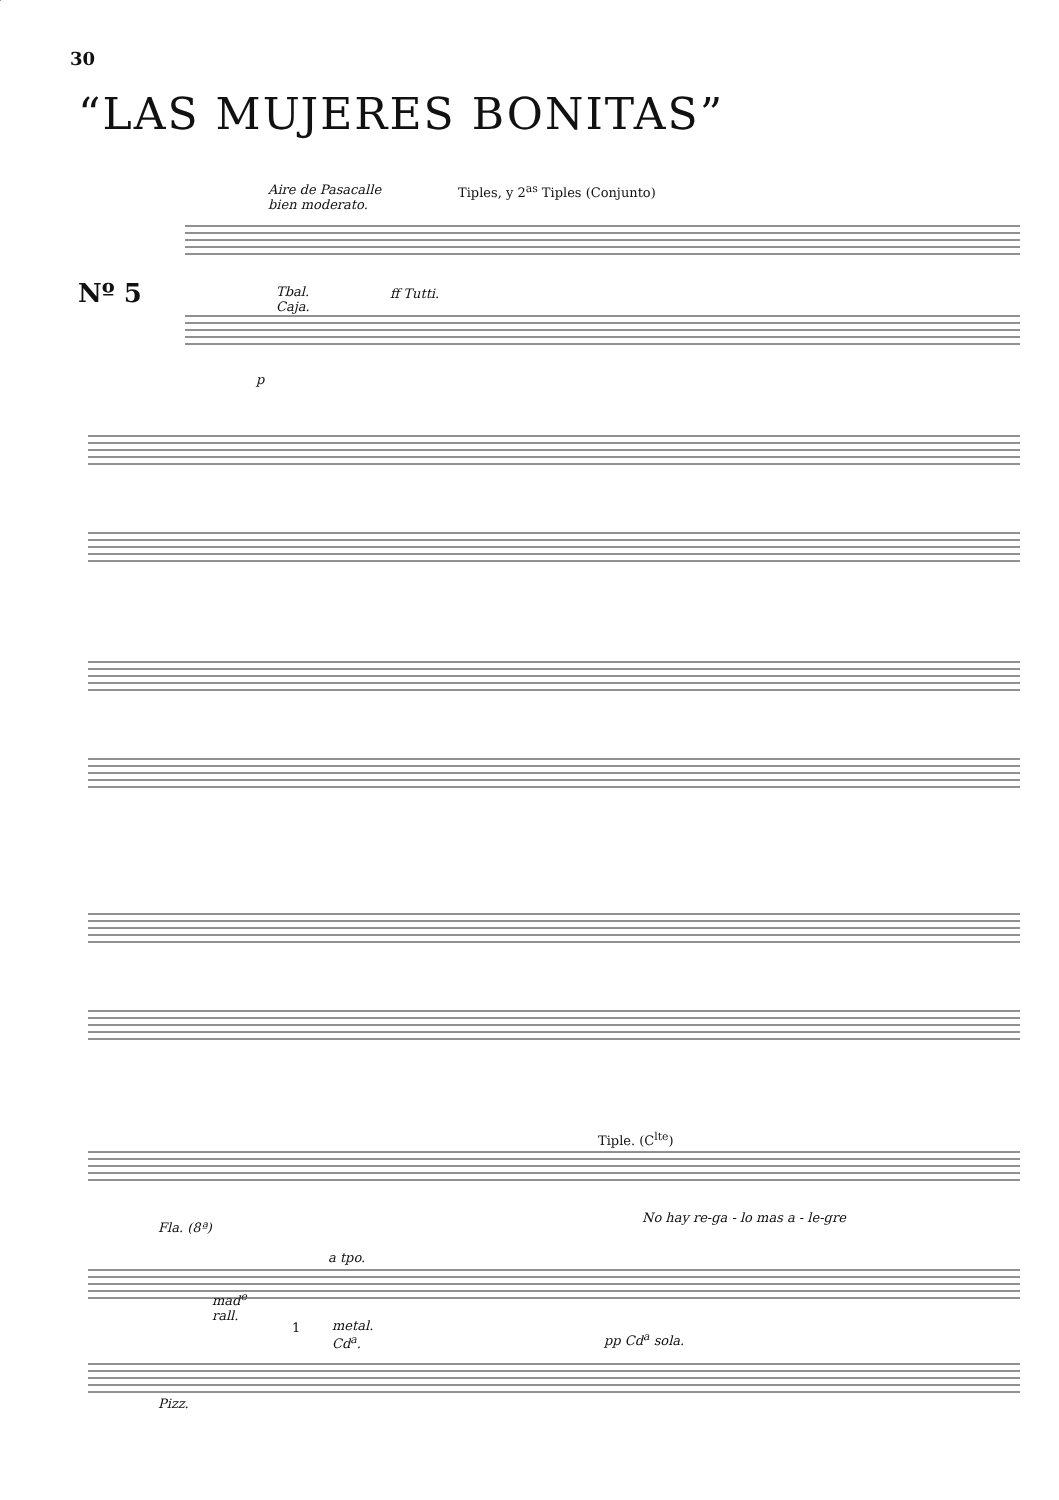30
“LAS MUJERES BONITAS”
Aire de Pasacalle
bien moderato.
Tiples, y 2<sup>as</sup> Tiples (Conjunto)
Nº 5
Tbal.
Caja.
ff Tutti.
p
Tiple. (C<sup>lte</sup>)
No hay re-ga - lo mas a - le-gre
Fla. (8ª)
a tpo.
mad<sup>e</sup>
rall.
1
metal.
Cd<sup>a</sup>.
pp Cd<sup>a</sup> sola.
Pizz.